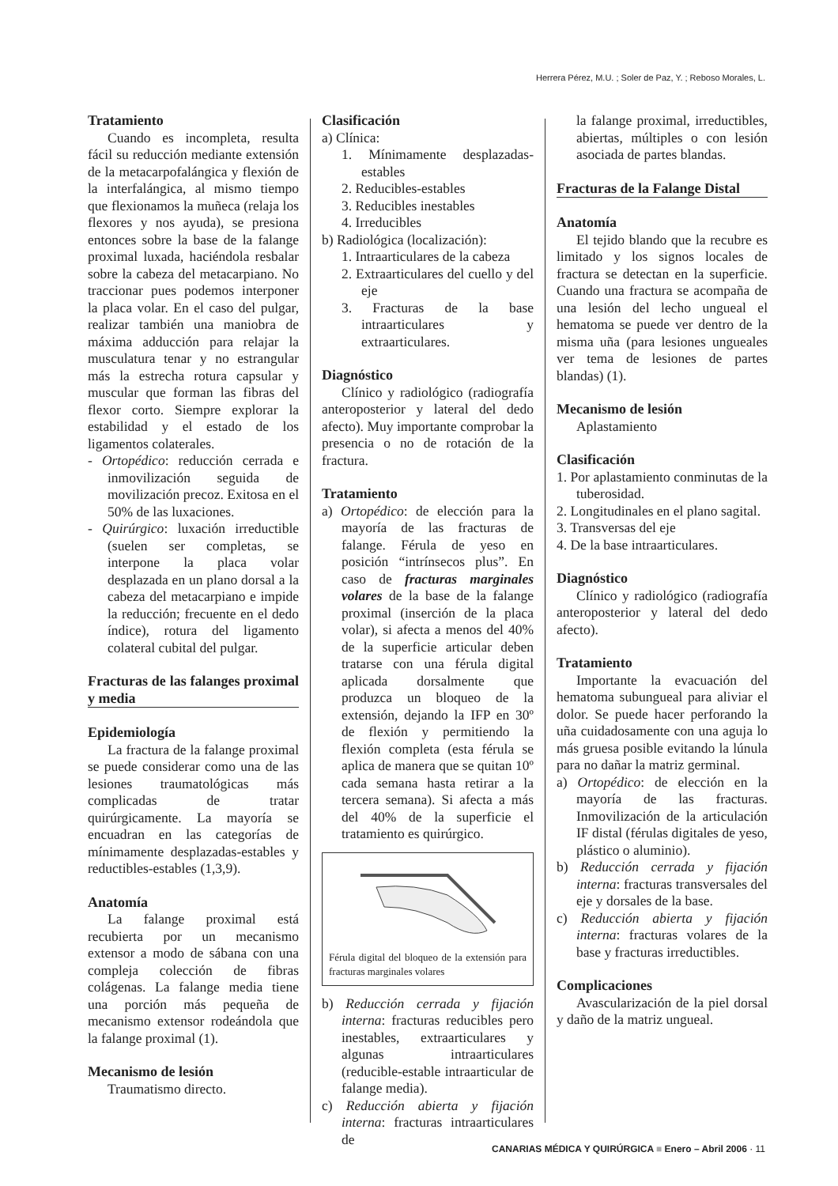Herrera Pérez, M.U. ; Soler de Paz, Y. ; Reboso Morales, L.
Tratamiento
Cuando es incompleta, resulta fácil su reducción mediante extensión de la metacarpofalángica y flexión de la interfalángica, al mismo tiempo que flexionamos la muñeca (relaja los flexores y nos ayuda), se presiona entonces sobre la base de la falange proximal luxada, haciéndola resbalar sobre la cabeza del metacarpiano. No traccionar pues podemos interponer la placa volar. En el caso del pulgar, realizar también una maniobra de máxima adducción para relajar la musculatura tenar y no estrangular más la estrecha rotura capsular y muscular que forman las fibras del flexor corto. Siempre explorar la estabilidad y el estado de los ligamentos colaterales.
- Ortopédico: reducción cerrada e inmovilización seguida de movilización precoz. Exitosa en el 50% de las luxaciones.
- Quirúrgico: luxación irreductible (suelen ser completas, se interpone la placa volar desplazada en un plano dorsal a la cabeza del metacarpiano e impide la reducción; frecuente en el dedo índice), rotura del ligamento colateral cubital del pulgar.
Fracturas de las falanges proximal y media
Epidemiología
La fractura de la falange proximal se puede considerar como una de las lesiones traumatológicas más complicadas de tratar quirúrgicamente. La mayoría se encuadran en las categorías de mínimamente desplazadas-estables y reductibles-estables (1,3,9).
Anatomía
La falange proximal está recubierta por un mecanismo extensor a modo de sábana con una compleja colección de fibras colágenas. La falange media tiene una porción más pequeña de mecanismo extensor rodeándola que la falange proximal (1).
Mecanismo de lesión
Traumatismo directo.
Clasificación
a) Clínica:
1. Mínimamente desplazadas-estables
2. Reducibles-estables
3. Reducibles inestables
4. Irreducibles
b) Radiológica (localización):
1. Intraarticulares de la cabeza
2. Extraarticulares del cuello y del eje
3. Fracturas de la base intraarticulares y extraarticulares.
Diagnóstico
Clínico y radiológico (radiografía anteroposterior y lateral del dedo afecto). Muy importante comprobar la presencia o no de rotación de la fractura.
Tratamiento
a) Ortopédico: de elección para la mayoría de las fracturas de falange. Férula de yeso en posición “intrínsecos plus”. En caso de fracturas marginales volares de la base de la falange proximal (inserción de la placa volar), si afecta a menos del 40% de la superficie articular deben tratarse con una férula digital aplicada dorsalmente que produzca un bloqueo de la extensión, dejando la IFP en 30º de flexión y permitiendo la flexión completa (esta férula se aplica de manera que se quitan 10º cada semana hasta retirar a la tercera semana). Si afecta a más del 40% de la superficie el tratamiento es quirúrgico.
Férula digital del bloqueo de la extensión para fracturas marginales volares
b) Reducción cerrada y fijación interna: fracturas reducibles pero inestables, extraarticulares y algunas intraarticulares (reducible-estable intraarticular de falange media).
c) Reducción abierta y fijación interna: fracturas intraarticulares de
la falange proximal, irreductibles, abiertas, múltiples o con lesión asociada de partes blandas.
Fracturas de la Falange Distal
Anatomía
El tejido blando que la recubre es limitado y los signos locales de fractura se detectan en la superficie. Cuando una fractura se acompaña de una lesión del lecho ungueal el hematoma se puede ver dentro de la misma uña (para lesiones ungueales ver tema de lesiones de partes blandas) (1).
Mecanismo de lesión
Aplastamiento
Clasificación
1. Por aplastamiento conminutas de la tuberosidad.
2. Longitudinales en el plano sagital.
3. Transversas del eje
4. De la base intraarticulares.
Diagnóstico
Clínico y radiológico (radiografía anteroposterior y lateral del dedo afecto).
Tratamiento
Importante la evacuación del hematoma subungueal para aliviar el dolor. Se puede hacer perforando la uña cuidadosamente con una aguja lo más gruesa posible evitando la lúnula para no dañar la matriz germinal.
a) Ortopédico: de elección en la mayoría de las fracturas. Inmovilización de la articulación IF distal (férulas digitales de yeso, plástico o aluminio).
b) Reducción cerrada y fijación interna: fracturas transversales del eje y dorsales de la base.
c) Reducción abierta y fijación interna: fracturas volares de la base y fracturas irreductibles.
Complicaciones
Avascularización de la piel dorsal y daño de la matriz ungueal.
CANARIAS MÉDICA Y QUIRÚRGICA ■ Enero – Abril 2006 · 11